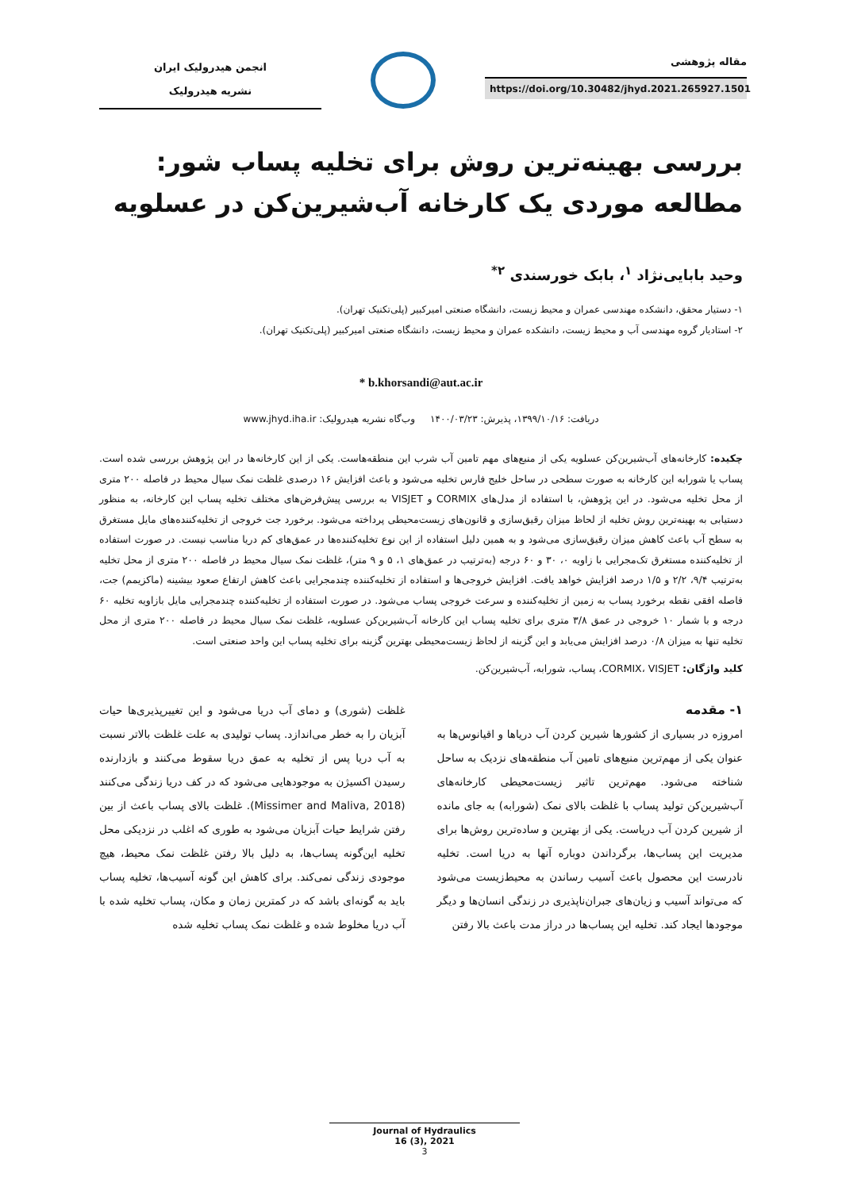مقاله پژوهشی
https://doi.org/10.30482/jhyd.2021.265927.1501
انجمن هیدرولیک ایران
نشریه هیدرولیک
بررسی بهینه‌ترین روش برای تخلیه پساب شور: مطالعه موردی یک کارخانه آب‌شیرین‌کن در عسلویه
وحید بابایی‌نژاد <sup>۱</sup>، بابک خورسندی <sup>۲*</sup>
۱- دستیار محقق، دانشکده مهندسی عمران و محیط زیست، دانشگاه صنعتی امیرکبیر (پلی‌تکنیک تهران).
۲- استادیار گروه مهندسی آب و محیط زیست، دانشکده عمران و محیط زیست، دانشگاه صنعتی امیرکبیر (پلی‌تکنیک تهران).
* b.khorsandi@aut.ac.ir
دریافت: ۱۳۹۹/۱۰/۱۶، پذیرش: ۱۴۰۰/۰۳/۲۳ وب‌گاه نشریه هیدرولیک: www.jhyd.iha.ir
چکیده: کارخانه‌های آب‌شیرین‌کن عسلویه یکی از منبع‌های مهم تامین آب شرب این منطقه‌هاست. یکی از این کارخانه‌ها در این پژوهش بررسی شده است. پساب یا شورابه این کارخانه به صورت سطحی در ساحل خلیج فارس تخلیه می‌شود و باعث افزایش ۱۶ درصدی غلظت نمک سیال محیط در فاصله ۲۰۰ متری از محل تخلیه می‌شود. در این پژوهش، با استفاده از مدل‌های CORMIX و VISJET به بررسی پیش‌فرض‌های مختلف تخلیه پساب این کارخانه، به منظور دستیابی به بهینه‌ترین روش تخلیه از لحاظ میزان رقیق‌سازی و قانون‌های زیست‌محیطی پرداخته می‌شود. برخورد جت خروجی از تخلیه‌کننده‌های مایل مستغرق به سطح آب باعث کاهش میزان رقیق‌سازی می‌شود و به همین دلیل استفاده از این نوع تخلیه‌کننده‌ها در عمق‌های کم دریا مناسب نیست. در صورت استفاده از تخلیه‌کننده مستغرق تک‌مجرایی با زاویه ۰، ۳۰ و ۶۰ درجه (به‌ترتیب در عمق‌های ۱، ۵ و ۹ متر)، غلظت نمک سیال محیط در فاصله ۲۰۰ متری از محل تخلیه به‌ترتیب ۹/۴، ۲/۲ و ۱/۵ درصد افزایش خواهد یافت. افزایش خروجی‌ها و استفاده از تخلیه‌کننده چندمجرایی باعث کاهش ارتفاع صعود بیشینه (ماکزیمم) جت، فاصله افقی نقطه برخورد پساب به زمین از تخلیه‌کننده و سرعت خروجی پساب می‌شود. در صورت استفاده از تخلیه‌کننده چندمجرایی مایل بازاویه تخلیه ۶۰ درجه و با شمار ۱۰ خروجی در عمق ۳/۸ متری برای تخلیه پساب این کارخانه آب‌شیرین‌کن عسلویه، غلظت نمک سیال محیط در فاصله ۲۰۰ متری از محل تخلیه تنها به میزان ۰/۸ درصد افزایش می‌یابد و این گزینه از لحاظ زیست‌محیطی بهترین گزینه برای تخلیه پساب این واحد صنعتی است.
کلید واژگان: CORMIX، VISJET، پساب، شورابه، آب‌شیرین‌کن.
۱- مقدمه
امروزه در بسیاری از کشورها شیرین کردن آب دریاها و اقیانوس‌ها به عنوان یکی از مهم‌ترین منبع‌های تامین آب منطقه‌های نزدیک به ساحل شناخته می‌شود. مهم‌ترین تاثیر زیست‌محیطی کارخانه‌های آب‌شیرین‌کن تولید پساب با غلظت بالای نمک (شورابه) به جای مانده از شیرین کردن آب دریاست. یکی از بهترین و ساده‌ترین روش‌ها برای مدیریت این پساب‌ها، برگرداندن دوباره آنها به دریا است. تخلیه نادرست این محصول باعث آسیب رساندن به محیط‌زیست می‌شود که می‌تواند آسیب و زیان‌های جبران‌ناپذیری در زندگی انسان‌ها و دیگر موجودها ایجاد کند. تخلیه این پساب‌ها در دراز مدت باعث بالا رفتن
غلظت (شوری) و دمای آب دریا می‌شود و این تغییرپذیری‌ها حیات آبزیان را به خطر می‌اندازد. پساب تولیدی به علت غلظت بالاتر نسبت به آب دریا پس از تخلیه به عمق دریا سقوط می‌کنند و بازدارنده رسیدن اکسیژن به موجودهایی می‌شود که در کف دریا زندگی می‌کنند (Missimer and Maliva, 2018). غلظت بالای پساب باعث از بین رفتن شرایط حیات آبزیان می‌شود به طوری که اغلب در نزدیکی محل تخلیه این‌گونه پساب‌ها، به دلیل بالا رفتن غلظت نمک محیط، هیچ موجودی زندگی نمی‌کند. برای کاهش این گونه آسیب‌ها، تخلیه پساب باید به گونه‌ای باشد که در کمترین زمان و مکان، پساب تخلیه شده با آب دریا مخلوط شده و غلظت نمک پساب تخلیه شده
Journal of Hydraulics
16 (3), 2021
3